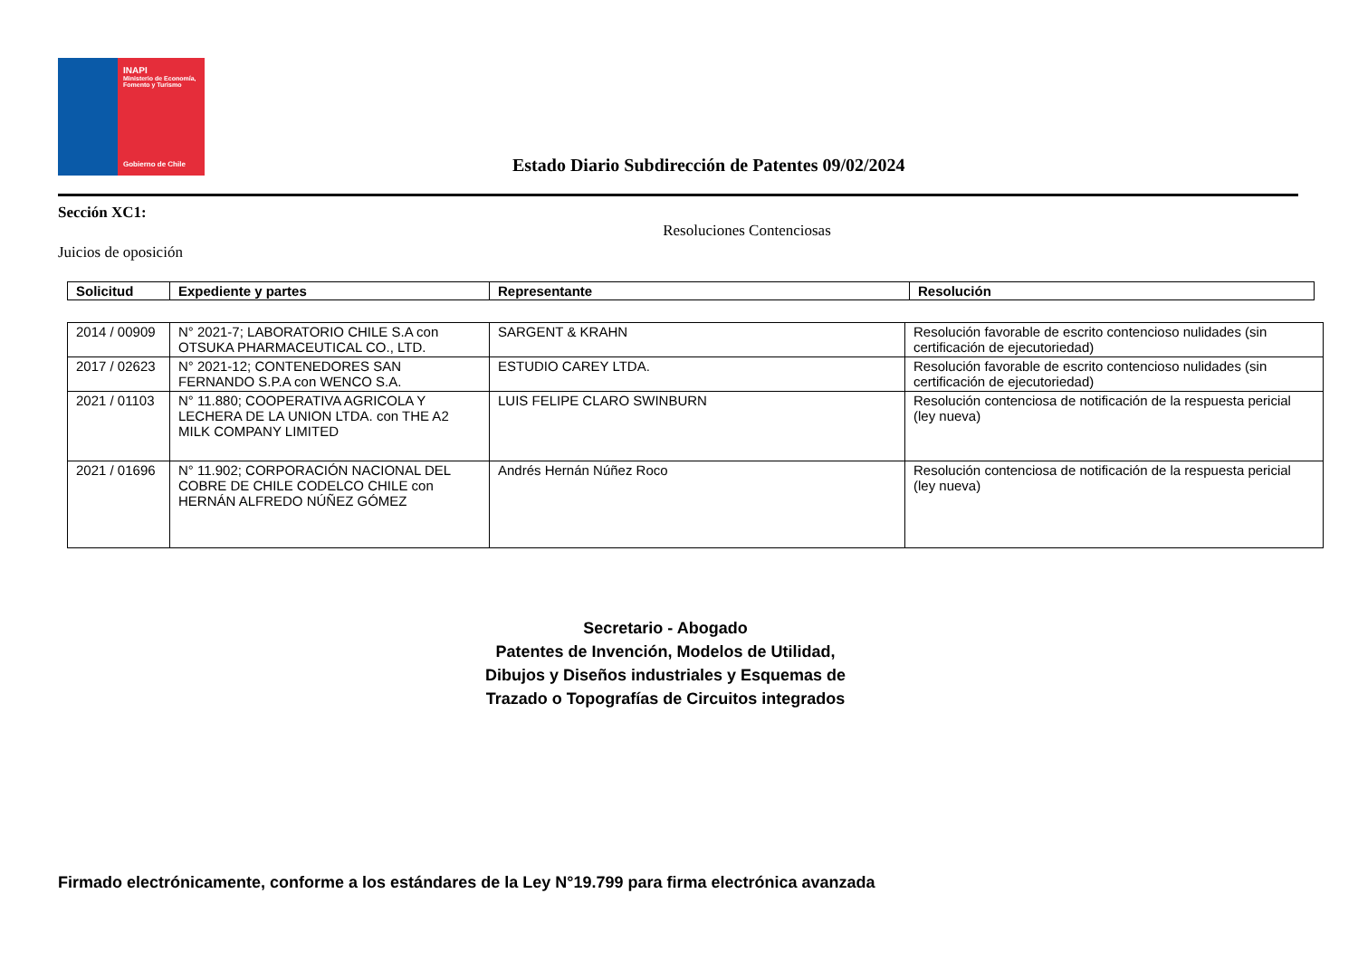INAPI
Ministerio de Economía, Fomento y Turismo
Gobierno de Chile
Estado Diario Subdirección de Patentes 09/02/2024
Sección XC1:
Resoluciones Contenciosas
Juicios de oposición
| Solicitud | Expediente y partes | Representante | Resolución |
| --- | --- | --- | --- |
| 2014 / 00909 | N° 2021-7; LABORATORIO CHILE S.A con OTSUKA PHARMACEUTICAL CO., LTD. | SARGENT & KRAHN | Resolución favorable de escrito contencioso nulidades (sin certificación de ejecutoriedad) |
| 2017 / 02623 | N° 2021-12; CONTENEDORES SAN FERNANDO S.P.A con WENCO S.A. | ESTUDIO CAREY LTDA. | Resolución favorable de escrito contencioso nulidades (sin certificación de ejecutoriedad) |
| 2021 / 01103 | N° 11.880; COOPERATIVA AGRICOLA Y LECHERA DE LA UNION LTDA. con THE A2 MILK COMPANY LIMITED | LUIS FELIPE CLARO SWINBURN | Resolución contenciosa de notificación de la respuesta pericial (ley nueva) |
| 2021 / 01696 | N° 11.902; CORPORACIÓN NACIONAL DEL COBRE DE CHILE CODELCO CHILE con HERNÁN ALFREDO NÚÑEZ GÓMEZ | Andrés Hernán Núñez Roco | Resolución contenciosa de notificación de la respuesta pericial (ley nueva) |
Secretario - Abogado
Patentes de Invención, Modelos de Utilidad,
Dibujos y Diseños industriales y Esquemas de
Trazado o Topografías de Circuitos integrados
Firmado electrónicamente, conforme a los estándares de la Ley N°19.799 para firma electrónica avanzada